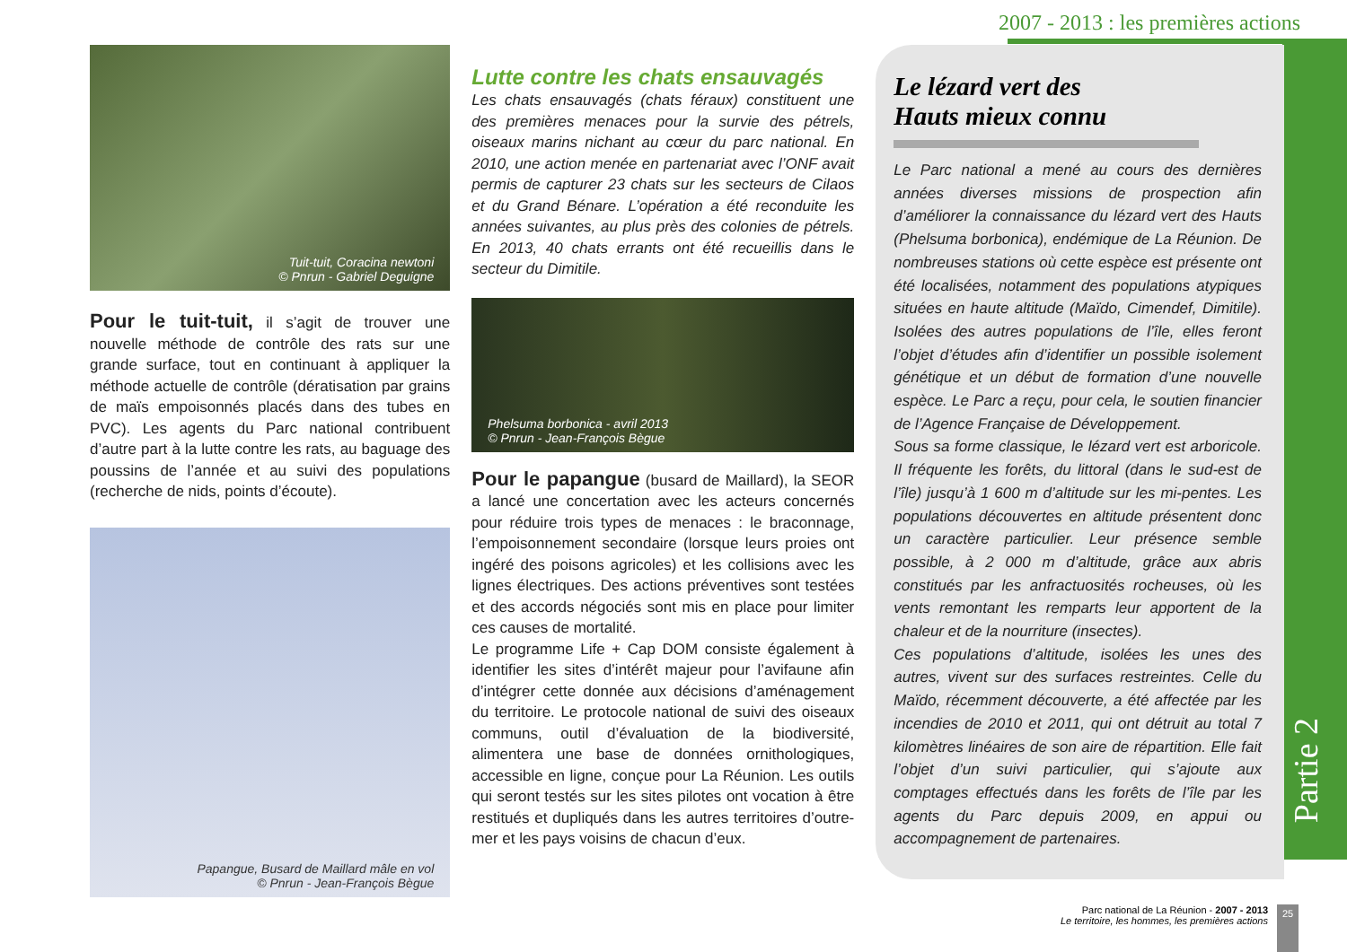2007 - 2013 : les premières actions
Tuit-tuit, Coracina newtoni
© Pnrun - Gabriel Deguigne
Pour le tuit-tuit, il s’agit de trouver une nouvelle méthode de contrôle des rats sur une grande surface, tout en continuant à appliquer la méthode actuelle de contrôle (dératisation par grains de maïs empoisonnés placés dans des tubes en PVC). Les agents du Parc national contribuent d’autre part à la lutte contre les rats, au baguage des poussins de l’année et au suivi des populations (recherche de nids, points d’écoute).
Papangue, Busard de Maillard mâle en vol
© Pnrun - Jean-François Bègue
Lutte contre les chats ensauvagés
Les chats ensauvagés (chats féraux) constituent une des premières menaces pour la survie des pétrels, oiseaux marins nichant au cœur du parc national. En 2010, une action menée en partenariat avec l’ONF avait permis de capturer 23 chats sur les secteurs de Cilaos et du Grand Bénare. L’opération a été reconduite les années suivantes, au plus près des colonies de pétrels. En 2013, 40 chats errants ont été recueillis dans le secteur du Dimitile.
Phelsuma borbonica - avril 2013
© Pnrun - Jean-François Bègue
Pour le papangue (busard de Maillard), la SEOR a lancé une concertation avec les acteurs concernés pour réduire trois types de menaces : le braconnage, l’empoisonnement secondaire (lorsque leurs proies ont ingéré des poisons agricoles) et les collisions avec les lignes électriques. Des actions préventives sont testées et des accords négociés sont mis en place pour limiter ces causes de mortalité.
Le programme Life + Cap DOM consiste également à identifier les sites d’intérêt majeur pour l’avifaune afin d’intégrer cette donnée aux décisions d’aménagement du territoire. Le protocole national de suivi des oiseaux communs, outil d’évaluation de la biodiversité, alimentera une base de données ornithologiques, accessible en ligne, conçue pour La Réunion. Les outils qui seront testés sur les sites pilotes ont vocation à être restitués et dupliqués dans les autres territoires d’outre-mer et les pays voisins de chacun d’eux.
Le lézard vert des
Hauts mieux connu
Le Parc national a mené au cours des dernières années diverses missions de prospection afin d’améliorer la connaissance du lézard vert des Hauts (Phelsuma borbonica), endémique de La Réunion. De nombreuses stations où cette espèce est présente ont été localisées, notamment des populations atypiques situées en haute altitude (Maïdo, Cimendef, Dimitile). Isolées des autres populations de l’île, elles feront l’objet d’études afin d’identifier un possible isolement génétique et un début de formation d’une nouvelle espèce. Le Parc a reçu, pour cela, le soutien financier de l’Agence Française de Développement.
Sous sa forme classique, le lézard vert est arboricole. Il fréquente les forêts, du littoral (dans le sud-est de l’île) jusqu’à 1 600 m d’altitude sur les mi-pentes. Les populations découvertes en altitude présentent donc un caractère particulier. Leur présence semble possible, à 2 000 m d’altitude, grâce aux abris constitués par les anfractuosités rocheuses, où les vents remontant les remparts leur apportent de la chaleur et de la nourriture (insectes).
Ces populations d’altitude, isolées les unes des autres, vivent sur des surfaces restreintes. Celle du Maïdo, récemment découverte, a été affectée par les incendies de 2010 et 2011, qui ont détruit au total 7 kilomètres linéaires de son aire de répartition. Elle fait l’objet d’un suivi particulier, qui s’ajoute aux comptages effectués dans les forêts de l’île par les agents du Parc depuis 2009, en appui ou accompagnement de partenaires.
Partie 2
Parc national de La Réunion - 2007 - 2013
Le territoire, les hommes, les premières actions
25